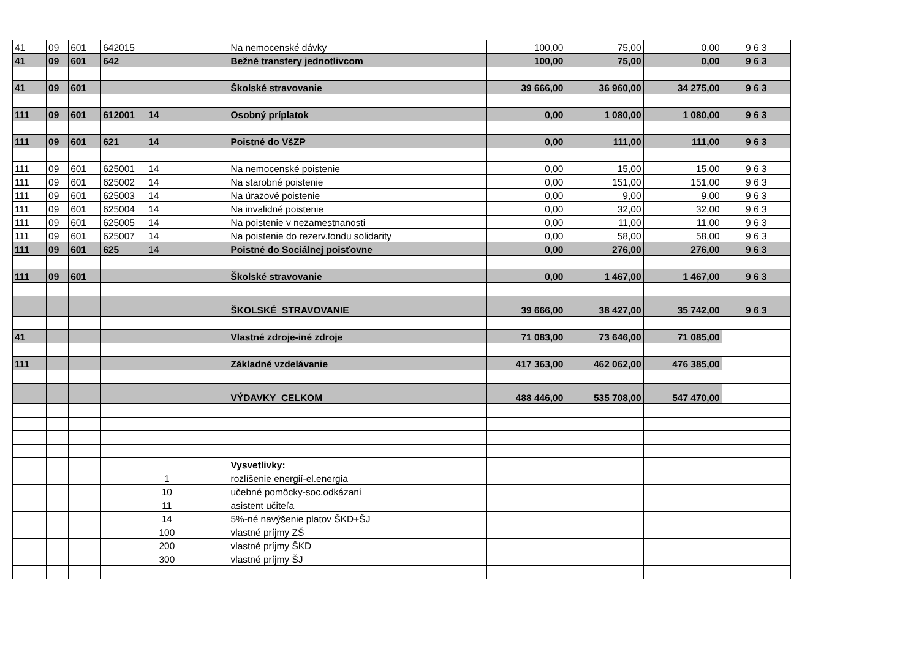| 41 | 09 | 601 | 642015 | | | Na nemocenské dávky | 100,00 | 75,00 | 0,00 | 9 6 3 |
| 41 | 09 | 601 | 642 | | | Bežné transfery jednotlivcom | 100,00 | 75,00 | 0,00 | 9 6 3 |
| 41 | 09 | 601 | | | | Školské stravovanie | 39 666,00 | 36 960,00 | 34 275,00 | 9 6 3 |
| 111 | 09 | 601 | 612001 | 14 | | Osobný príplatok | 0,00 | 1 080,00 | 1 080,00 | 9 6 3 |
| 111 | 09 | 601 | 621 | 14 | | Poistné do VšZP | 0,00 | 111,00 | 111,00 | 9 6 3 |
| 111 | 09 | 601 | 625001 | 14 | | Na nemocenské poistenie | 0,00 | 15,00 | 15,00 | 9 6 3 |
| 111 | 09 | 601 | 625002 | 14 | | Na starobné poistenie | 0,00 | 151,00 | 151,00 | 9 6 3 |
| 111 | 09 | 601 | 625003 | 14 | | Na úrazové poistenie | 0,00 | 9,00 | 9,00 | 9 6 3 |
| 111 | 09 | 601 | 625004 | 14 | | Na invalidné poistenie | 0,00 | 32,00 | 32,00 | 9 6 3 |
| 111 | 09 | 601 | 625005 | 14 | | Na poistenie v nezamestnanosti | 0,00 | 11,00 | 11,00 | 9 6 3 |
| 111 | 09 | 601 | 625007 | 14 | | Na poistenie do rezerv.fondu solidarity | 0,00 | 58,00 | 58,00 | 9 6 3 |
| 111 | 09 | 601 | 625 | 14 | | Poistné do Sociálnej poisťovne | 0,00 | 276,00 | 276,00 | 9 6 3 |
| 111 | 09 | 601 | | | | Školské stravovanie | 0,00 | 1 467,00 | 1 467,00 | 9 6 3 |
| | | | | | | ŠKOLSKÉ STRAVOVANIE | 39 666,00 | 38 427,00 | 35 742,00 | 9 6 3 |
| 41 | | | | | | Vlastné zdroje-iné zdroje | 71 083,00 | 73 646,00 | 71 085,00 | |
| 111 | | | | | | Základné vzdelávanie | 417 363,00 | 462 062,00 | 476 385,00 | |
| | | | | | | VÝDAVKY CELKOM | 488 446,00 | 535 708,00 | 547 470,00 | |
| | | | | | | Vysvetlivky: | | | | |
| | | | | 1 | | rozlíšenie energií-el.energia | | | | |
| | | | | 10 | | učebné pomôcky-soc.odkázaní | | | | |
| | | | | 11 | | asistent učiteľa | | | | |
| | | | | 14 | | 5%-né navýšenie platov ŠKD+ŠJ | | | | |
| | | | | 100 | | vlastné príjmy ZŠ | | | | |
| | | | | 200 | | vlastné príjmy ŠKD | | | | |
| | | | | 300 | | vlastné príjmy ŠJ | | | | |